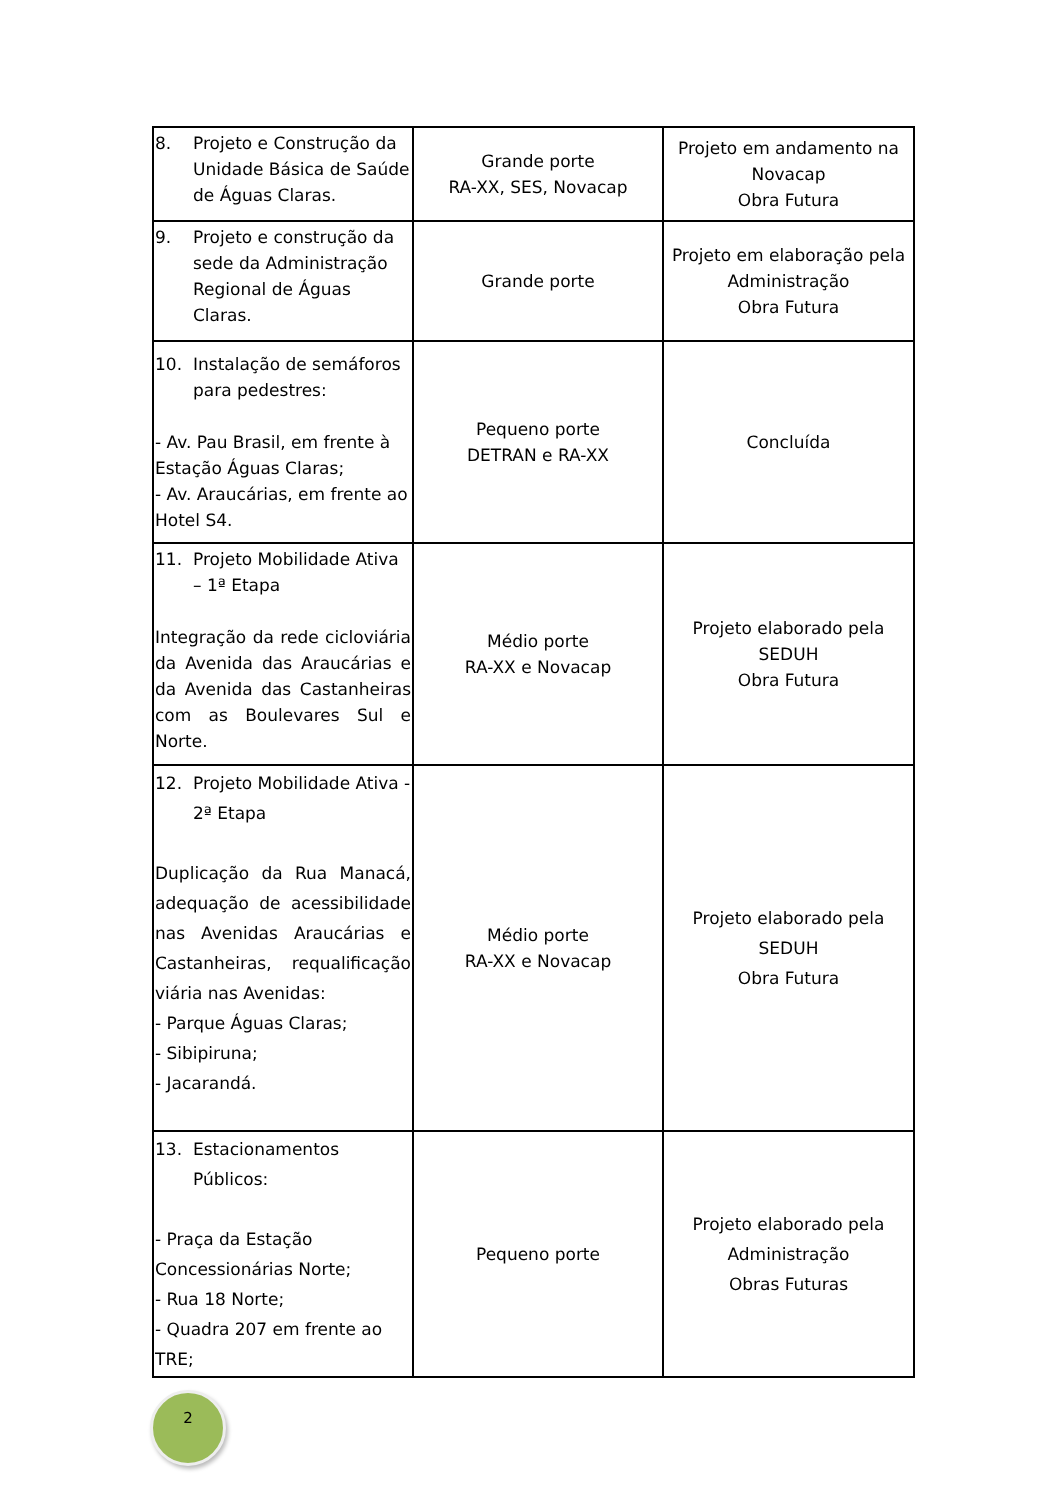| 8. Projeto e Construção da Unidade Básica de Saúde de Águas Claras. | Grande porte RA-XX, SES, Novacap | Projeto em andamento na Novacap Obra Futura |
| 9. Projeto e construção da sede da Administração Regional de Águas Claras. | Grande porte | Projeto em elaboração pela Administração Obra Futura |
| 10. Instalação de semáforos para pedestres: - Av. Pau Brasil, em frente à Estação Águas Claras; - Av. Araucárias, em frente ao Hotel S4. | Pequeno porte DETRAN e RA-XX | Concluída |
| 11. Projeto Mobilidade Ativa – 1ª Etapa Integração da rede cicloviária da Avenida das Araucárias e da Avenida das Castanheiras com as Boulevares Sul e Norte. | Médio porte RA-XX e Novacap | Projeto elaborado pela SEDUH Obra Futura |
| 12. Projeto Mobilidade Ativa - 2ª Etapa Duplicação da Rua Manacá, adequação de acessibilidade nas Avenidas Araucárias e Castanheiras, requalificação viária nas Avenidas: - Parque Águas Claras; - Sibipiruna; - Jacarandá. | Médio porte RA-XX e Novacap | Projeto elaborado pela SEDUH Obra Futura |
| 13. Estacionamentos Públicos: - Praça da Estação Concessionárias Norte; - Rua 18 Norte; - Quadra 207 em frente ao TRE; | Pequeno porte | Projeto elaborado pela Administração Obras Futuras |
2